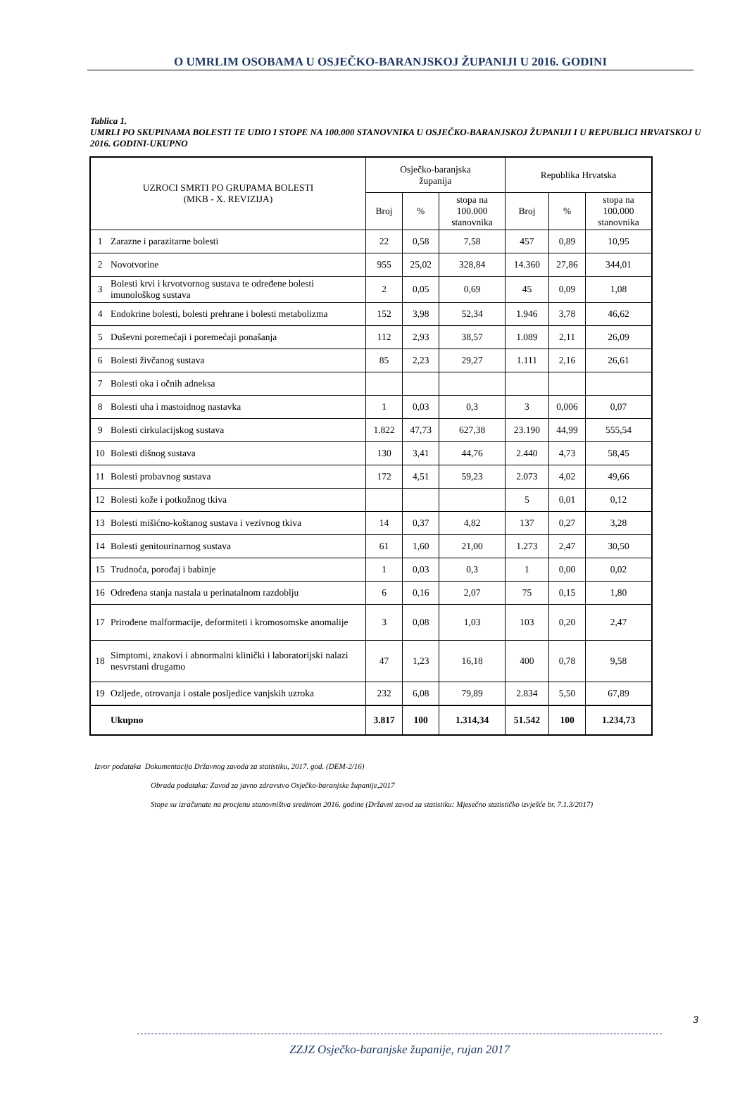O UMRLIM OSOBAMA U OSJEČKO-BARANJSKOJ ŽUPANIJI U 2016. GODINI
Tablica 1.
UMRLI PO SKUPINAMA BOLESTI TE UDIO I STOPE NA 100.000 STANOVNIKA U OSJEČKO-BARANJSKOJ ŽUPANIJI I U REPUBLICI HRVATSKOJ U 2016. GODINI-UKUPNO
| UZROCI SMRTI PO GRUPAMA BOLESTI (MKB - X. REVIZIJA) | | Osječko-baranjska županija | | | Republika Hrvatska | | |
| --- | --- | --- | --- | --- | --- | --- | --- |
| | | Broj | % | stopa na 100.000 stanovnika | Broj | % | stopa na 100.000 stanovnika |
| 1 | Zarazne i parazitarne bolesti | 22 | 0,58 | 7,58 | 457 | 0,89 | 10,95 |
| 2 | Novotvorine | 955 | 25,02 | 328,84 | 14.360 | 27,86 | 344,01 |
| 3 | Bolesti krvi i krvotvornog sustava te određene bolesti imunološkog sustava | 2 | 0,05 | 0,69 | 45 | 0,09 | 1,08 |
| 4 | Endokrine bolesti, bolesti prehrane i bolesti metabolizma | 152 | 3,98 | 52,34 | 1.946 | 3,78 | 46,62 |
| 5 | Duševni poremećaji i poremećaji ponašanja | 112 | 2,93 | 38,57 | 1.089 | 2,11 | 26,09 |
| 6 | Bolesti živčanog sustava | 85 | 2,23 | 29,27 | 1.111 | 2,16 | 26,61 |
| 7 | Bolesti oka i očnih adneksa | | | | | | |
| 8 | Bolesti uha i mastoidnog nastavka | 1 | 0,03 | 0,3 | 3 | 0,006 | 0,07 |
| 9 | Bolesti cirkulacijskog sustava | 1.822 | 47,73 | 627,38 | 23.190 | 44,99 | 555,54 |
| 10 | Bolesti dišnog sustava | 130 | 3,41 | 44,76 | 2.440 | 4,73 | 58,45 |
| 11 | Bolesti probavnog sustava | 172 | 4,51 | 59,23 | 2.073 | 4,02 | 49,66 |
| 12 | Bolesti kože i potkožnog tkiva | | | | 5 | 0,01 | 0,12 |
| 13 | Bolesti mišićno-koštanog sustava i vezivnog tkiva | 14 | 0,37 | 4,82 | 137 | 0,27 | 3,28 |
| 14 | Bolesti genitourinarnog sustava | 61 | 1,60 | 21,00 | 1.273 | 2,47 | 30,50 |
| 15 | Trudnoća, porođaj i babinje | 1 | 0,03 | 0,3 | 1 | 0,00 | 0,02 |
| 16 | Određena stanja nastala u perinatalnom razdoblju | 6 | 0,16 | 2,07 | 75 | 0,15 | 1,80 |
| 17 | Prirođene malformacije, deformiteti i kromosomske anomalije | 3 | 0,08 | 1,03 | 103 | 0,20 | 2,47 |
| 18 | Simptomi, znakovi i abnormalni klinički i laboratorijski nalazi nesvrstani drugamo | 47 | 1,23 | 16,18 | 400 | 0,78 | 9,58 |
| 19 | Ozljede, otrovanja i ostale posljedice vanjskih uzroka | 232 | 6,08 | 79,89 | 2.834 | 5,50 | 67,89 |
| | Ukupno | 3.817 | 100 | 1.314,34 | 51.542 | 100 | 1.234,73 |
Izvor podataka Dokumentacija Državnog zavoda za statistiku, 2017. god. (DEM-2/16)
Obrada podataka: Zavod za javno zdravstvo Osječko-baranjske županije,2017
Stope su izračunate na procjenu stanovništva sredinom 2016. godine (Državni zavod za statistiku: Mjesečno statističko izvješće br. 7.1.3/2017)
3
ZZJZ Osječko-baranjske županije, rujan 2017